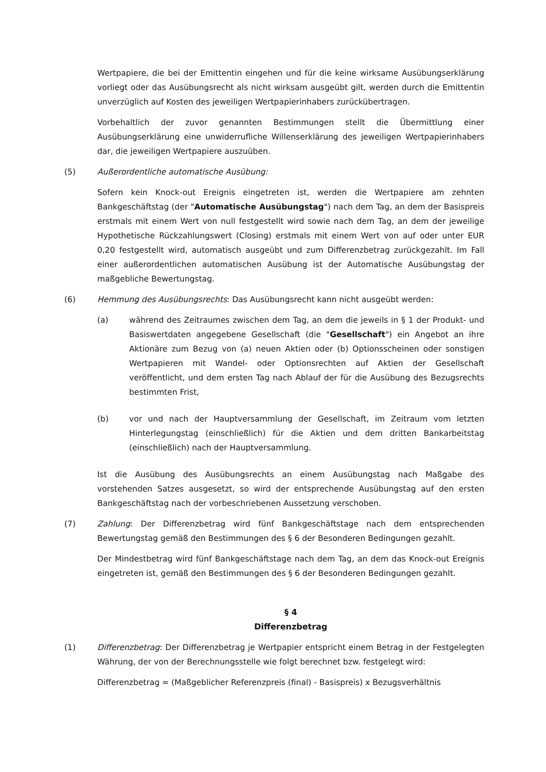Wertpapiere, die bei der Emittentin eingehen und für die keine wirksame Ausübungserklärung vorliegt oder das Ausübungsrecht als nicht wirksam ausgeübt gilt, werden durch die Emittentin unverzüglich auf Kosten des jeweiligen Wertpapierinhabers zurückübertragen.
Vorbehaltlich der zuvor genannten Bestimmungen stellt die Übermittlung einer Ausübungserklärung eine unwiderrufliche Willenserklärung des jeweiligen Wertpapierinhabers dar, die jeweiligen Wertpapiere auszuüben.
(5) Außerordentliche automatische Ausübung:
Sofern kein Knock-out Ereignis eingetreten ist, werden die Wertpapiere am zehnten Bankgeschäftstag (der "Automatische Ausübungstag") nach dem Tag, an dem der Basispreis erstmals mit einem Wert von null festgestellt wird sowie nach dem Tag, an dem der jeweilige Hypothetische Rückzahlungswert (Closing) erstmals mit einem Wert von auf oder unter EUR 0,20 festgestellt wird, automatisch ausgeübt und zum Differenzbetrag zurückgezahlt. Im Fall einer außerordentlichen automatischen Ausübung ist der Automatische Ausübungstag der maßgebliche Bewertungstag.
(6) Hemmung des Ausübungsrechts: Das Ausübungsrecht kann nicht ausgeübt werden:
(a) während des Zeitraumes zwischen dem Tag, an dem die jeweils in § 1 der Produkt- und Basiswertdaten angegebene Gesellschaft (die "Gesellschaft") ein Angebot an ihre Aktionäre zum Bezug von (a) neuen Aktien oder (b) Optionsscheinen oder sonstigen Wertpapieren mit Wandel- oder Optionsrechten auf Aktien der Gesellschaft veröffentlicht, und dem ersten Tag nach Ablauf der für die Ausübung des Bezugsrechts bestimmten Frist,
(b) vor und nach der Hauptversammlung der Gesellschaft, im Zeitraum vom letzten Hinterlegungstag (einschließlich) für die Aktien und dem dritten Bankarbeitstag (einschließlich) nach der Hauptversammlung.
Ist die Ausübung des Ausübungsrechts an einem Ausübungstag nach Maßgabe des vorstehenden Satzes ausgesetzt, so wird der entsprechende Ausübungstag auf den ersten Bankgeschäftstag nach der vorbeschriebenen Aussetzung verschoben.
(7) Zahlung: Der Differenzbetrag wird fünf Bankgeschäftstage nach dem entsprechenden Bewertungstag gemäß den Bestimmungen des § 6 der Besonderen Bedingungen gezahlt.
Der Mindestbetrag wird fünf Bankgeschäftstage nach dem Tag, an dem das Knock-out Ereignis eingetreten ist, gemäß den Bestimmungen des § 6 der Besonderen Bedingungen gezahlt.
§ 4
Differenzbetrag
(1) Differenzbetrag: Der Differenzbetrag je Wertpapier entspricht einem Betrag in der Festgelegten Währung, der von der Berechnungsstelle wie folgt berechnet bzw. festgelegt wird:
Differenzbetrag = (Maßgeblicher Referenzpreis (final) - Basispreis) x Bezugsverhältnis